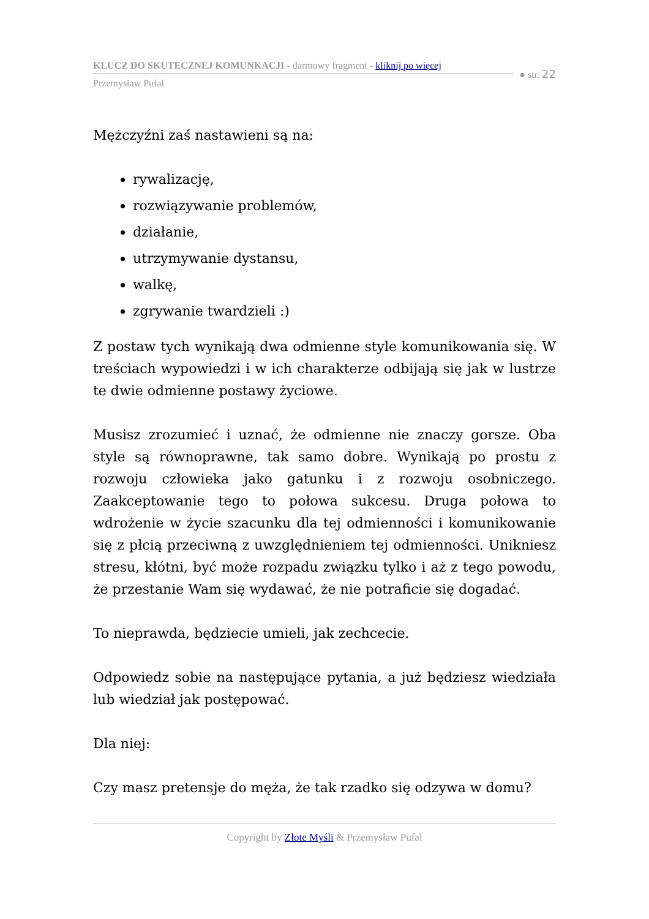KLUCZ DO SKUTECZNEJ KOMUNKACJI - darmowy fragment - kliknij po więcej
Przemysław Pufal
● str. 22
Mężczyźni zaś nastawieni są na:
rywalizację,
rozwiązywanie problemów,
działanie,
utrzymywanie dystansu,
walkę,
zgrywanie twardzieli :)
Z postaw tych wynikają dwa odmienne style komunikowania się. W treściach wypowiedzi i w ich charakterze odbijają się jak w lustrze te dwie odmienne postawy życiowe.
Musisz zrozumieć i uznać, że odmienne nie znaczy gorsze. Oba style są równoprawne, tak samo dobre. Wynikają po prostu z rozwoju człowieka jako gatunku i z rozwoju osobniczego. Zaakceptowanie tego to połowa sukcesu. Druga połowa to wdrożenie w życie szacunku dla tej odmienności i komunikowanie się z płcią przeciwną z uwzględnieniem tej odmienności. Unikniesz stresu, kłótni, być może rozpadu związku tylko i aż z tego powodu, że przestanie Wam się wydawać, że nie potraficie się dogadać.
To nieprawda, będziecie umieli, jak zechcecie.
Odpowiedz sobie na następujące pytania, a już będziesz wiedziała lub wiedział jak postępować.
Dla niej:
Czy masz pretensje do męża, że tak rzadko się odzywa w domu?
Copyright by Złote Myśli & Przemysław Pufal